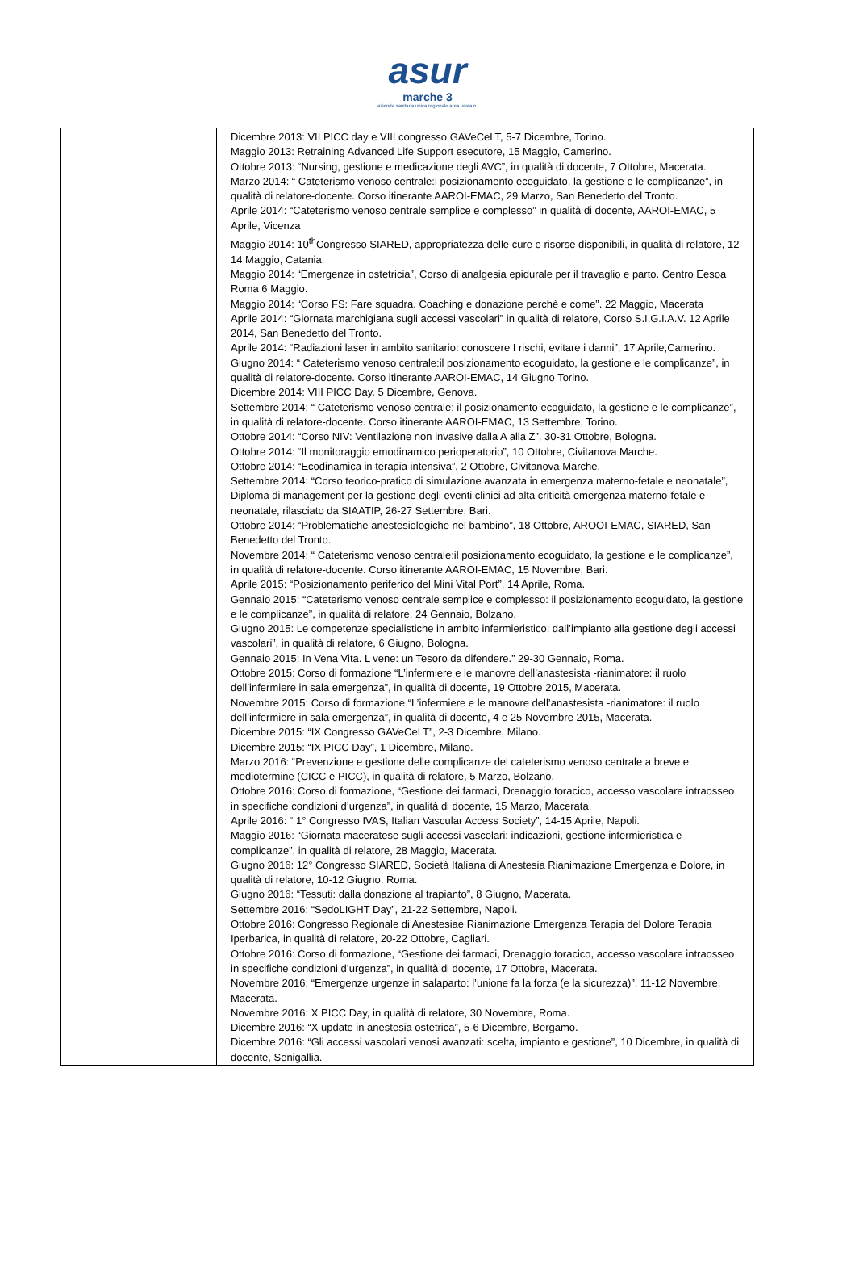asur
marche 3
azienda sanitaria unica regionale area vasta n.
| | Dicembre 2013: VII PICC day e VIII congresso GAVeCeLT, 5-7 Dicembre, Torino. Maggio 2013: Retraining Advanced Life Support esecutore, 15 Maggio, Camerino. Ottobre 2013: “Nursing, gestione e medicazione degli AVC”, in qualità di docente, 7 Ottobre, Macerata. Marzo 2014: “ Cateterismo venoso centrale:i posizionamento ecoguidato, la gestione e le complicanze”, in qualità di relatore-docente. Corso itinerante AAROI-EMAC, 29 Marzo, San Benedetto del Tronto. Aprile 2014: “Cateterismo venoso centrale semplice e complesso” in qualità di docente, AAROI-EMAC, 5 Aprile, Vicenza Maggio 2014: 10<sup>th</sup>Congresso SIARED, appropriatezza delle cure e risorse disponibili, in qualità di relatore, 12-14 Maggio, Catania. Maggio 2014: “Emergenze in ostetricia”, Corso di analgesia epidurale per il travaglio e parto. Centro Eesoa Roma 6 Maggio. Maggio 2014: “Corso FS: Fare squadra. Coaching e donazione perchè e come”. 22 Maggio, Macerata Aprile 2014: “Giornata marchigiana sugli accessi vascolari” in qualità di relatore, Corso S.I.G.I.A.V. 12 Aprile 2014, San Benedetto del Tronto. Aprile 2014: “Radiazioni laser in ambito sanitario: conoscere I rischi, evitare i danni”, 17 Aprile,Camerino. Giugno 2014: “ Cateterismo venoso centrale:il posizionamento ecoguidato, la gestione e le complicanze”, in qualità di relatore-docente. Corso itinerante AAROI-EMAC, 14 Giugno Torino. Dicembre 2014: VIII PICC Day. 5 Dicembre, Genova. Settembre 2014: “ Cateterismo venoso centrale: il posizionamento ecoguidato, la gestione e le complicanze”, in qualità di relatore-docente. Corso itinerante AAROI-EMAC, 13 Settembre, Torino. Ottobre 2014: “Corso NIV: Ventilazione non invasive dalla A alla Z”, 30-31 Ottobre, Bologna. Ottobre 2014: “Il monitoraggio emodinamico perioperatorio”, 10 Ottobre, Civitanova Marche. Ottobre 2014: “Ecodinamica in terapia intensiva”, 2 Ottobre, Civitanova Marche. Settembre 2014: “Corso teorico-pratico di simulazione avanzata in emergenza materno-fetale e neonatale”, Diploma di management per la gestione degli eventi clinici ad alta criticità emergenza materno-fetale e neonatale, rilasciato da SIAATIP, 26-27 Settembre, Bari. Ottobre 2014: “Problematiche anestesiologiche nel bambino”, 18 Ottobre, AROOI-EMAC, SIARED, San Benedetto del Tronto. Novembre 2014: “ Cateterismo venoso centrale:il posizionamento ecoguidato, la gestione e le complicanze”, in qualità di relatore-docente. Corso itinerante AAROI-EMAC, 15 Novembre, Bari. Aprile 2015: “Posizionamento periferico del Mini Vital Port”, 14 Aprile, Roma. Gennaio 2015: “Cateterismo venoso centrale semplice e complesso: il posizionamento ecoguidato, la gestione e le complicanze”, in qualità di relatore, 24 Gennaio, Bolzano. Giugno 2015: Le competenze specialistiche in ambito infermieristico: dall’impianto alla gestione degli accessi vascolari”, in qualità di relatore, 6 Giugno, Bologna. Gennaio 2015: In Vena Vita. L vene: un Tesoro da difendere.” 29-30 Gennaio, Roma. Ottobre 2015: Corso di formazione “L’infermiere e le manovre dell’anastesista -rianimatore: il ruolo dell’infermiere in sala emergenza”, in qualità di docente, 19 Ottobre 2015, Macerata. Novembre 2015: Corso di formazione “L’infermiere e le manovre dell’anastesista -rianimatore: il ruolo dell’infermiere in sala emergenza”, in qualità di docente, 4 e 25 Novembre 2015, Macerata. Dicembre 2015: “IX Congresso GAVeCeLT”, 2-3 Dicembre, Milano. Dicembre 2015: “IX PICC Day”, 1 Dicembre, Milano. Marzo 2016: “Prevenzione e gestione delle complicanze del cateterismo venoso centrale a breve e mediotermine (CICC e PICC), in qualità di relatore, 5 Marzo, Bolzano. Ottobre 2016: Corso di formazione, “Gestione dei farmaci, Drenaggio toracico, accesso vascolare intraosseo in specifiche condizioni d’urgenza”, in qualità di docente, 15 Marzo, Macerata. Aprile 2016: “ 1° Congresso IVAS, Italian Vascular Access Society”, 14-15 Aprile, Napoli. Maggio 2016: “Giornata maceratese sugli accessi vascolari: indicazioni, gestione infermieristica e complicanze”, in qualità di relatore, 28 Maggio, Macerata. Giugno 2016: 12° Congresso SIARED, Società Italiana di Anestesia Rianimazione Emergenza e Dolore, in qualità di relatore, 10-12 Giugno, Roma. Giugno 2016: “Tessuti: dalla donazione al trapianto”, 8 Giugno, Macerata. Settembre 2016: “SedoLIGHT Day”, 21-22 Settembre, Napoli. Ottobre 2016: Congresso Regionale di Anestesiae Rianimazione Emergenza Terapia del Dolore Terapia Iperbarica, in qualità di relatore, 20-22 Ottobre, Cagliari. Ottobre 2016: Corso di formazione, “Gestione dei farmaci, Drenaggio toracico, accesso vascolare intraosseo in specifiche condizioni d’urgenza”, in qualità di docente, 17 Ottobre, Macerata. Novembre 2016: “Emergenze urgenze in salaparto: l’unione fa la forza (e la sicurezza)”, 11-12 Novembre, Macerata. Novembre 2016: X PICC Day, in qualità di relatore, 30 Novembre, Roma. Dicembre 2016: “X update in anestesia ostetrica”, 5-6 Dicembre, Bergamo. Dicembre 2016: “Gli accessi vascolari venosi avanzati: scelta, impianto e gestione”, 10 Dicembre, in qualità di docente, Senigallia. |